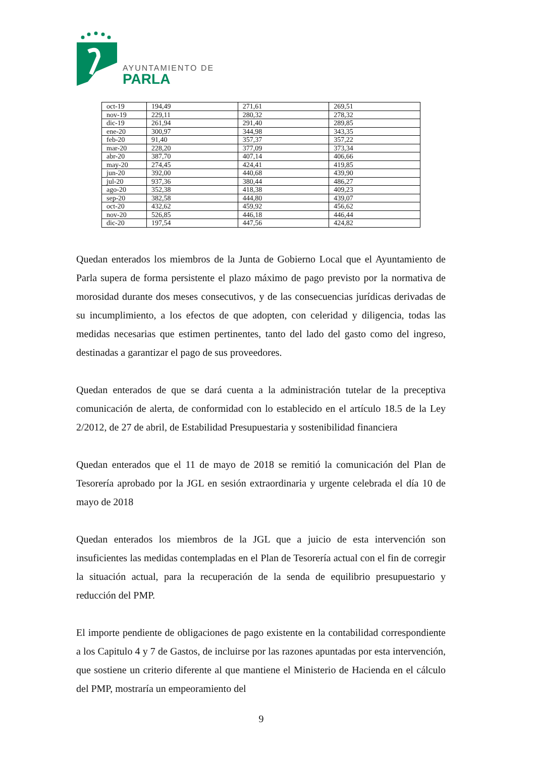AYUNTAMIENTO DE
PARLA
| oct-19 | 194,49 | 271,61 | 269,51 |
| nov-19 | 229,11 | 280,32 | 278,32 |
| dic-19 | 261,94 | 291,40 | 289,85 |
| ene-20 | 300,97 | 344,98 | 343,35 |
| feb-20 | 91,40 | 357,37 | 357,22 |
| mar-20 | 228,20 | 377,09 | 373,34 |
| abr-20 | 387,70 | 407,14 | 406,66 |
| may-20 | 274,45 | 424,41 | 419,85 |
| jun-20 | 392,00 | 440,68 | 439,90 |
| jul-20 | 937,36 | 380,44 | 486,27 |
| ago-20 | 352,38 | 418,38 | 409,23 |
| sep-20 | 382,58 | 444,80 | 439,07 |
| oct-20 | 432,62 | 459,92 | 456,62 |
| nov-20 | 526,85 | 446,18 | 446,44 |
| dic-20 | 197,54 | 447,56 | 424,82 |
Quedan enterados los miembros de la Junta de Gobierno Local que el Ayuntamiento de Parla supera de forma persistente el plazo máximo de pago previsto por la normativa de morosidad durante dos meses consecutivos, y de las consecuencias jurídicas derivadas de su incumplimiento, a los efectos de que adopten, con celeridad y diligencia, todas las medidas necesarias que estimen pertinentes, tanto del lado del gasto como del ingreso, destinadas a garantizar el pago de sus proveedores.
Quedan enterados de que se dará cuenta a la administración tutelar de la preceptiva comunicación de alerta, de conformidad con lo establecido en el artículo 18.5 de la Ley 2/2012, de 27 de abril, de Estabilidad Presupuestaria y sostenibilidad financiera
Quedan enterados que el 11 de mayo de 2018 se remitió la comunicación del Plan de Tesorería aprobado por la JGL en sesión extraordinaria y urgente celebrada el día 10 de mayo de 2018
Quedan enterados los miembros de la JGL que a juicio de esta intervención son insuficientes las medidas contempladas en el Plan de Tesorería actual con el fin de corregir la situación actual, para la recuperación de la senda de equilibrio presupuestario y reducción del PMP.
El importe pendiente de obligaciones de pago existente en la contabilidad correspondiente a los Capitulo 4 y 7 de Gastos, de incluirse por las razones apuntadas por esta intervención, que sostiene un criterio diferente al que mantiene el Ministerio de Hacienda en el cálculo del PMP, mostraría un empeoramiento del
9